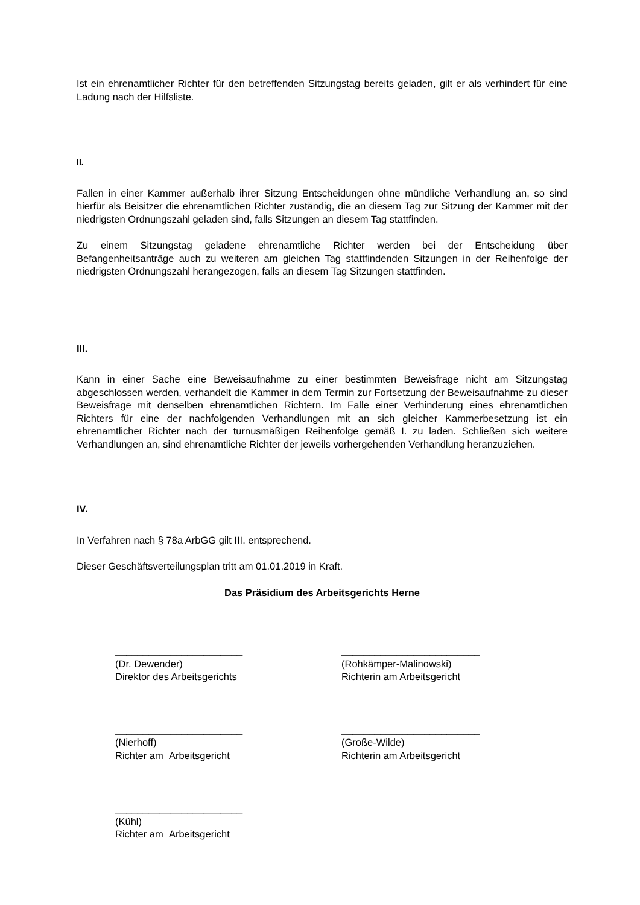Ist ein ehrenamtlicher Richter für den betreffenden Sitzungstag bereits geladen, gilt er als verhindert für eine Ladung nach der Hilfsliste.
II.
Fallen in einer Kammer außerhalb ihrer Sitzung Entscheidungen ohne mündliche Verhandlung an, so sind hierfür als Beisitzer die ehrenamtlichen Richter zuständig, die an diesem Tag zur Sitzung der Kammer mit der niedrigsten Ordnungszahl geladen sind, falls Sitzungen an diesem Tag stattfinden.
Zu einem Sitzungstag geladene ehrenamtliche Richter werden bei der Entscheidung über Befangenheitsanträge auch zu weiteren am gleichen Tag stattfindenden Sitzungen in der Reihenfolge der niedrigsten Ordnungszahl herangezogen, falls an diesem Tag Sitzungen stattfinden.
III.
Kann in einer Sache eine Beweisaufnahme zu einer bestimmten Beweisfrage nicht am Sitzungstag abgeschlossen werden, verhandelt die Kammer in dem Termin zur Fortsetzung der Beweisaufnahme zu dieser Beweisfrage mit denselben ehrenamtlichen Richtern. Im Falle einer Verhinderung eines ehrenamtlichen Richters für eine der nachfolgenden Verhandlungen mit an sich gleicher Kammerbesetzung ist ein ehrenamtlicher Richter nach der turnusmäßigen Reihenfolge gemäß I. zu laden. Schließen sich weitere Verhandlungen an, sind ehrenamtliche Richter der jeweils vorhergehenden Verhandlung heranzuziehen.
IV.
In Verfahren nach § 78a ArbGG gilt III. entsprechend.
Dieser Geschäftsverteilungsplan tritt am 01.01.2019 in Kraft.
Das Präsidium des Arbeitsgerichts Herne
_______________________
(Dr. Dewender)
Direktor des Arbeitsgerichts
_________________________
(Rohkämper-Malinowski)
Richterin am Arbeitsgericht
_______________________
(Nierhoff)
Richter am Arbeitsgericht
_________________________
(Große-Wilde)
Richterin am Arbeitsgericht
_______________________
(Kühl)
Richter am Arbeitsgericht